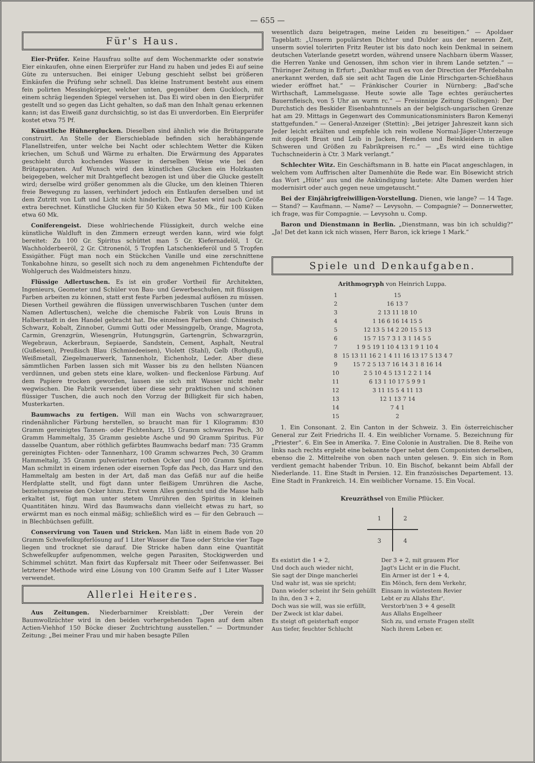— 655 —
Für's Haus.
Eier-Prüfer. Keine Hausfrau sollte auf dem Wochenmarkte oder sonstwie Eier einkaufen, ohne einen Eierprüfer zur Hand zu haben und jedes Ei auf seine Güte zu untersuchen. Bei einiger Uebung geschieht selbst bei größeren Einkäufen die Prüfung sehr schnell. Das kleine Instrument besteht aus einem fein polirten Messingkörper, welcher unten, gegenüber dem Guckloch, mit einem schräg liegenden Spiegel versehen ist. Das Ei wird oben in den Eierprüfer gestellt und so gegen das Licht gehalten, so daß man den Inhalt genau erkennen kann; ist das Eiweiß ganz durchsichtig, so ist das Ei unverdorben. Ein Eierprüfer kostet etwa 75 Pf.
Künstliche Hühnerglucken. Dieselben sind ähnlich wie die Brütapparate construirt. An Stelle der Eierschieblade befinden sich herabhängende Flanellstreifen, unter welche bei Nacht oder schlechtem Wetter die Küken kriechen, um Schuß und Wärme zu erhalten. Die Erwärmung des Apparates geschieht durch kochendes Wasser in derselben Weise wie bei den Brütapparaten. Auf Wunsch wird den künstlichen Glucken ein Holzkasten beigegeben, welcher mit Drahtgeflecht bezogen ist und über die Glucke gestellt wird; derselbe wird größer genommen als die Glucke, um den kleinen Thieren freie Bewegung zu lassen, verhindert jedoch ein Entlaufen derselben und ist dem Zutritt von Luft und Licht nicht hinderlich. Der Kasten wird nach Größe extra berechnet. Künstliche Glucken für 50 Küken etwa 50 Mk., für 100 Küken etwa 60 Mk.
Coniferengeist. Diese wohlriechende Flüssigkeit, durch welche eine künstliche Waldluft in den Zimmern erzeugt werden kann, wird wie folgt bereitet: Zu 100 Gr. Spiritus schüttet man 5 Gr. Kiefernadelöl, 1 Gr. Wachholderbeeröl, 2 Gr. Citronenöl, 5 Tropfen Latschenkieferöl und 5 Tropfen Essigäther. Fügt man noch ein Stückchen Vanille und eine zerschnittene Tonkabohne hinzu, so gesellt sich noch zu dem angenehmen Fichtendufte der Wohlgeruch des Waldmeisters hinzu.
Flüssige Adlertuschen. Es ist ein großer Vortheil für Architekten, Ingenieurs, Geometer und Schüler von Bau- und Gewerbeschulen, mit flüssigen Farben arbeiten zu können, statt erst feste Farben jedesmal auflösen zu müssen. Diesen Vortheil gewähren die flüssigen unverwischbaren Tuschen (unter dem Namen Adlertuschen), welche die chemische Fabrik von Louis Bruns in Halberstadt in den Handel gebracht hat. Die einzelnen Farben sind: Chinesisch Schwarz, Kobalt, Zinnober, Gummi Gutti oder Messinggelb, Orange, Magrota, Carmin, Grenzgrün, Wiesengrün, Hutungsgrün, Gartengrün, Schwarzgrün, Wegebraun, Ackerbraun, Sepiaerde, Sandstein, Cement, Asphalt, Neutral (Gußeisen), Preußisch Blau (Schmiedeeisen), Violett (Stahl), Gelb (Rothguß), Weißmetall, Ziegelmauerwerk, Tannenholz, Eichenholz, Leder. Aber diese sämmtlichen Farben lassen sich mit Wasser bis zu den hellsten Nüancen verdünnen, und geben stets eine klare, wolken- und fleckenlose Färbung. Auf dem Papiere trocken geworden, lassen sie sich mit Wasser nicht mehr wegwischen. Die Fabrik versendet über diese sehr praktischen und schönen flüssiger Tuschen, die auch noch den Vorzug der Billigkeit für sich haben, Musterkarten.
Baumwachs zu fertigen. Will man ein Wachs von schwarzgrauer, rindenähnlicher Färbung herstellen, so braucht man für 1 Kilogramm: 830 Gramm gereinigtes Tannen- oder Fichtenharz, 15 Gramm schwarzes Pech, 30 Gramm Hammeltalg, 35 Gramm gesiebte Asche und 90 Gramm Spiritus. Für dasselbe Quantum, aber röthlich gefärbtes Baumwachs bedarf man: 735 Gramm gereinigtes Fichten- oder Tannenharz, 100 Gramm schwarzes Pech, 30 Gramm Hammeltalg, 35 Gramm pulverisirten rothen Ocker und 100 Gramm Spiritus. Man schmilzt in einem irdenen oder eisernen Topfe das Pech, das Harz und den Hammeltalg am besten in der Art, daß man das Gefäß nur auf die heiße Herdplatte stellt, und fügt dann unter fleißigem Umrühren die Asche, beziehungsweise den Ocker hinzu. Erst wenn Alles gemischt und die Masse halb erkaltet ist, fügt man unter stetem Umrühren den Spiritus in kleinen Quantitäten hinzu. Wird das Baumwachs dann vielleicht etwas zu hart, so erwärmt man es noch einmal mäßig; schließlich wird es — für den Gebrauch — in Blechbüchsen gefüllt.
Conservirung von Tauen und Stricken. Man läßt in einem Bade von 20 Gramm Schwefelkupferlösung auf 1 Liter Wasser die Taue oder Stricke vier Tage liegen und trocknet sie darauf. Die Stricke haben dann eine Quantität Schwefelkupfer aufgenommen, welche gegen Parasiten, Stockigwerden und Schimmel schützt. Man fixirt das Kupfersalz mit Theer oder Seifenwasser. Bei letzterer Methode wird eine Lösung von 100 Gramm Seife auf 1 Liter Wasser verwendet.
Allerlei Heiteres.
Aus Zeitungen. Niederbarnimer Kreisblatt: „Der Verein der Baumwollzüchter wird in den beiden vorhergehenden Tagen auf dem alten Actien-Viehhof 150 Böcke dieser Zuchtrichtung ausstellen.“ — Dortmunder Zeitung: „Bei meiner Frau und mir haben besagte Pillen
wesentlich dazu beigetragen, meine Leiden zu beseitigen.“ — Apoldaer Tageblatt: „Unserm populärsten Dichter und Dulder aus der neueren Zeit, unserm soviel tolerirten Fritz Reuter ist bis dato noch kein Denkmal in seinem deutschen Vaterlande gesetzt worden, während unsere Nachbarn überm Wasser, die Herren Yanke und Genossen, ihm schon vier in ihrem Lande setzten.“ — Thüringer Zeitung in Erfurt: „Dankbar muß es von der Direction der Pferdebahn anerkannt werden, daß sie seit acht Tagen die Linie Hirschgarten-Schießhaus wieder eröffnet hat.“ — Fränkischer Courier in Nürnberg: „Bad'sche Wirthschaft, Lammelsgasse. Heute sowie alle Tage echtes geräuchertes Bauernfleisch, von 5 Uhr an warm rc.“ — Freisinnige Zeitung (Solingen): Der Durchstich des Beskider Eisenbahntunnels an der belgisch-ungarischen Grenze hat am 29. Mittags in Gegenwart des Communicationsministers Baron Kemenyi stattgefunden.“ — General-Anzeiger (Stettin): „Bei jetziger Jahreszeit kann sich Jeder leicht erkälten und empfehle ich rein wollene Normal-Jäger-Unterzeuge mit doppelt Brust und Leib in Jacken, Hemden und Beinkleidern in allen Schweren und Größen zu Fabrikpreisen rc.“ — „Es wird eine tüchtige Tuchschneiderin à Ctr. 3 Mark verlangt.“
Schlechter Witz. Ein Geschäftsmann in B. hatte ein Placat angeschlagen, in welchem vom Auffrischen alter Damenhüte die Rede war. Ein Bösewicht strich das Wort „Hüte“ aus und die Ankündigung lautete: Alte Damen werden hier modernisirt oder auch gegen neue umgetauscht.“
Bei der Einjährigfreiwilligen-Vorstellung. Dienen, wie lange? — 14 Tage. — Stand? — Kaufmann. — Name? — Levysohn. — Compagnie? — Donnerwetter, ich frage, was für Compagnie. — Levysohn u. Comp.
Baron und Dienstmann in Berlin. „Dienstmann, was bin ich schuldig?“ „Ja! Det det kann ick nich wissen, Herr Baron, ick kriege 1 Mark.“
Spiele und Denkaufgaben.
Arithmogryph von Heinrich Luppa.
| 1 | 15 |
| 2 | 16 13 7 |
| 3 | 2 13 11 18 10 |
| 4 | 1 16 6 16 14 15 5 |
| 5 | 12 13 5 14 2 20 15 5 13 |
| 6 | 15 7 15 7 3 1 3 1 14 5 5 |
| 7 | 1 9 5 19 1 10 4 13 1 9 1 10 4 |
| 8 | 15 13 11 16 2 1 4 11 16 13 17 5 13 4 7 |
| 9 | 15 7 2 5 13 7 16 14 3 1 8 16 14 |
| 10 | 2 5 10 4 5 13 1 2 2 1 14 |
| 11 | 6 13 1 10 17 5 9 9 1 |
| 12 | 3 11 15 5 4 11 13 |
| 13 | 12 1 13 7 14 |
| 14 | 7 4 1 |
| 15 | 2 |
1. Ein Consonant. 2. Ein Canton in der Schweiz. 3. Ein österreichischer General zur Zeit Friedrichs II. 4. Ein weiblicher Vorname. 5. Bezeichnung für „Priester“. 6. Ein See in Amerika. 7. Eine Colonie in Australien. Die 8. Reihe von links nach rechts ergiebt eine bekannte Oper nebst dem Componisten derselben, ebenso die 2. Mittelreihe von oben nach unten gelesen. 9. Ein sich in Rom verdient gemacht habender Tribun. 10. Ein Bischof, bekannt beim Abfall der Niederlande. 11. Eine Stadt in Persien. 12. Ein französisches Departement. 13. Eine Stadt in Frankreich. 14. Ein weiblicher Vorname. 15. Ein Vocal.
Kreuzräthsel von Emilie Pflücker.
| 1 | 2 |
| 3 | 4 |
Es existirt die 1 + 2,
Und doch auch wieder nicht,
Sie sagt der Dinge mancherlei
Und wahr ist, was sie spricht;
Dann wieder scheint ihr Sein gehüllt
In ihn, den 3 + 2,
Doch was sie will, was sie erfüllt,
Der Zweck ist klar dabei.
Es steigt oft geisterhaft empor
Aus tiefer, feuchter Schlucht
Der 3 + 2, mit grauem Flor
Jagt's Licht er in die Flucht.
Ein Armer ist der 1 + 4,
Ein Mönch, fern dem Verkehr,
Einsam in wüstestem Revier
Lebt er zu Allahs Ehr'.
Verstorb'nen 3 + 4 gesellt
Aus Allahs Engelheer
Sich zu, und ernste Fragen stellt
Nach ihrem Leben er.